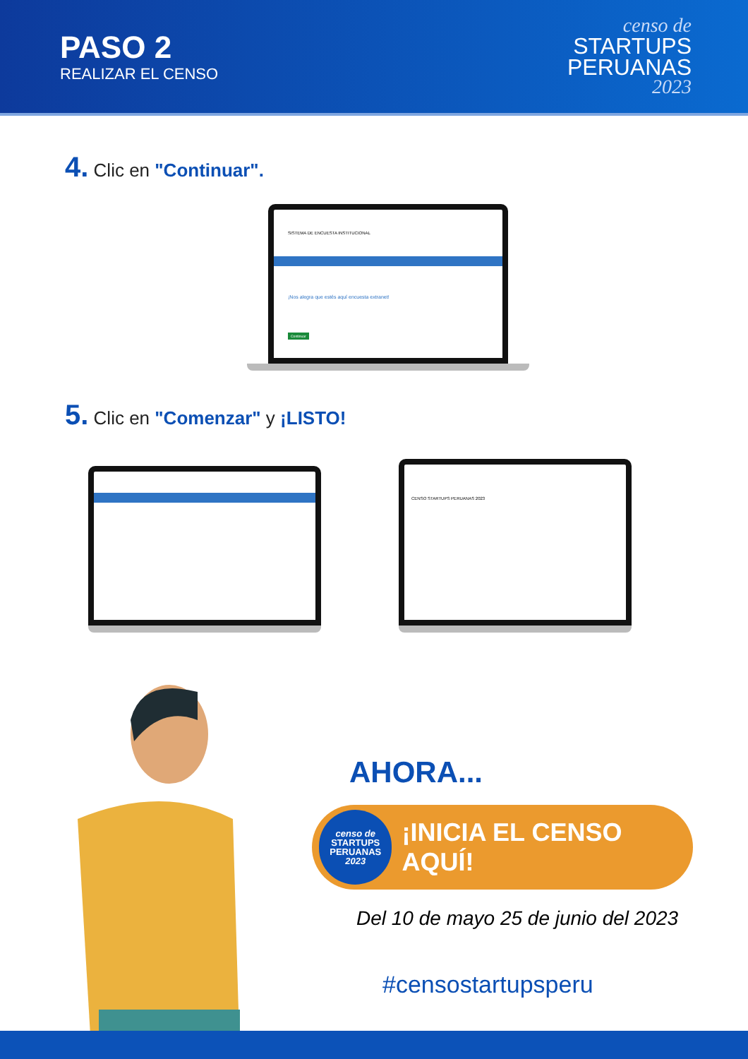PASO 2
REALIZAR EL CENSO
censo de
STARTUPS
PERUANAS
2023
4. Clic en "Continuar".
SISTEMA DE ENCUESTA INSTITUCIONAL
¡Nos alegra que estés aquí encuesta extranet!
Continuar
5. Clic en "Comenzar" y ¡LISTO!
CENSO STARTUPS PERUANAS 2023
AHORA...
censo de
STARTUPS
PERUANAS
2023
¡INICIA EL CENSO AQUÍ!
Del 10 de mayo 25 de junio del 2023
#censostartupsperu